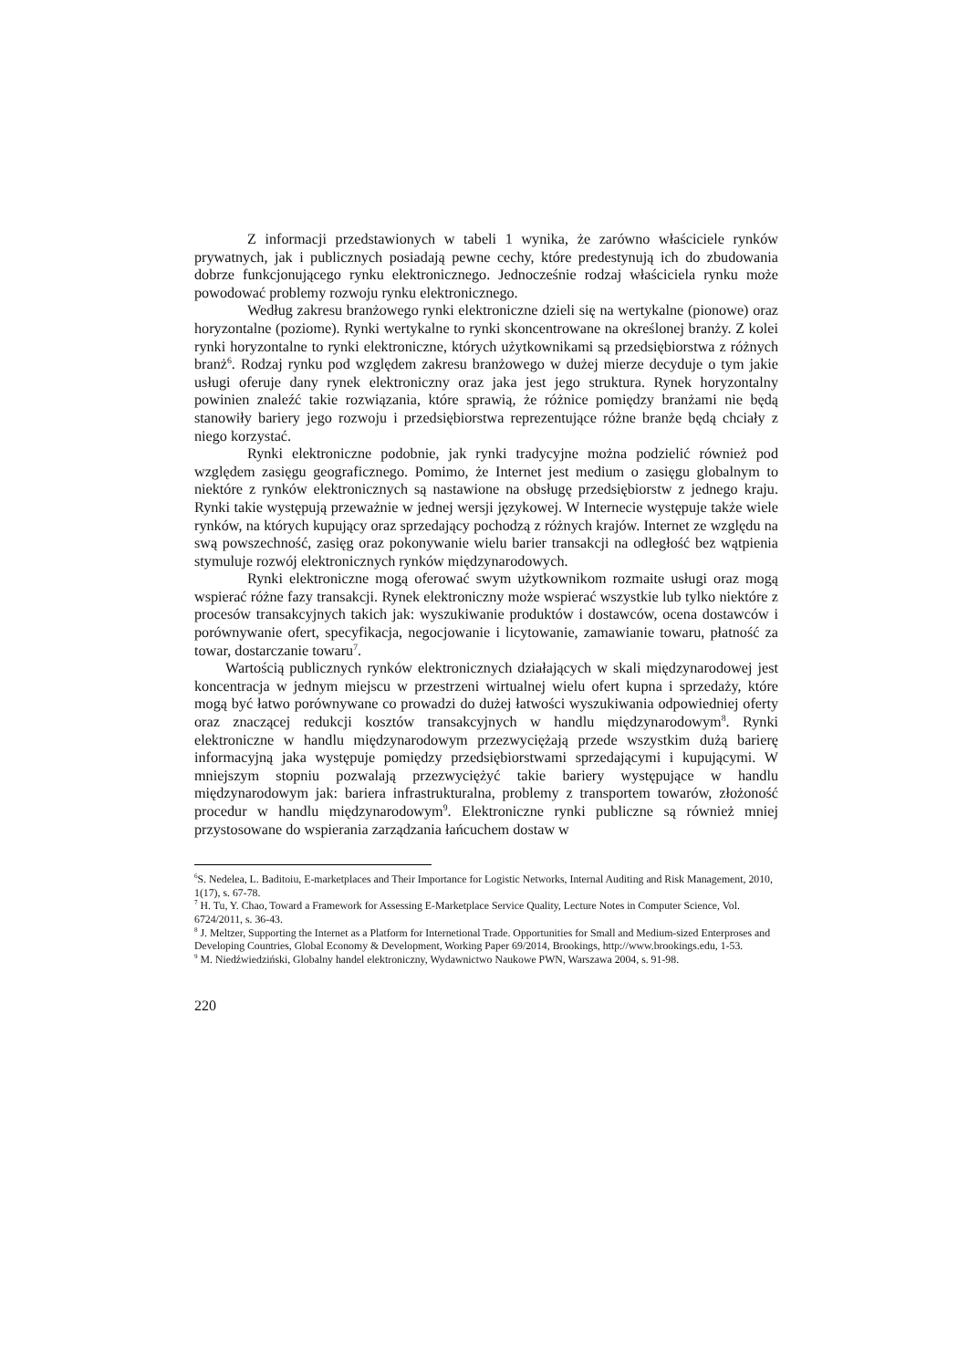Z informacji przedstawionych w tabeli 1 wynika, że zarówno właściciele rynków prywatnych, jak i publicznych posiadają pewne cechy, które predestynują ich do zbudowania dobrze funkcjonującego rynku elektronicznego. Jednocześnie rodzaj właściciela rynku może powodować problemy rozwoju rynku elektronicznego.
Według zakresu branżowego rynki elektroniczne dzieli się na wertykalne (pionowe) oraz horyzontalne (poziome). Rynki wertykalne to rynki skoncentrowane na określonej branży. Z kolei rynki horyzontalne to rynki elektroniczne, których użytkownikami są przedsiębiorstwa z różnych branż<sup>6</sup>. Rodzaj rynku pod względem zakresu branżowego w dużej mierze decyduje o tym jakie usługi oferuje dany rynek elektroniczny oraz jaka jest jego struktura. Rynek horyzontalny powinien znaleźć takie rozwiązania, które sprawią, że różnice pomiędzy branżami nie będą stanowiły bariery jego rozwoju i przedsiębiorstwa reprezentujące różne branże będą chciały z niego korzystać.
Rynki elektroniczne podobnie, jak rynki tradycyjne można podzielić również pod względem zasięgu geograficznego. Pomimo, że Internet jest medium o zasięgu globalnym to niektóre z rynków elektronicznych są nastawione na obsługę przedsiębiorstw z jednego kraju. Rynki takie występują przeważnie w jednej wersji językowej. W Internecie występuje także wiele rynków, na których kupujący oraz sprzedający pochodzą z różnych krajów. Internet ze względu na swą powszechność, zasięg oraz pokonywanie wielu barier transakcji na odległość bez wątpienia stymuluje rozwój elektronicznych rynków międzynarodowych.
Rynki elektroniczne mogą oferować swym użytkownikom rozmaite usługi oraz mogą wspierać różne fazy transakcji. Rynek elektroniczny może wspierać wszystkie lub tylko niektóre z procesów transakcyjnych takich jak: wyszukiwanie produktów i dostawców, ocena dostawców i porównywanie ofert, specyfikacja, negocjowanie i licytowanie, zamawianie towaru, płatność za towar, dostarczanie towaru<sup>7</sup>.
Wartością publicznych rynków elektronicznych działających w skali międzynarodowej jest koncentracja w jednym miejscu w przestrzeni wirtualnej wielu ofert kupna i sprzedaży, które mogą być łatwo porównywane co prowadzi do dużej łatwości wyszukiwania odpowiedniej oferty oraz znaczącej redukcji kosztów transakcyjnych w handlu międzynarodowym<sup>8</sup>. Rynki elektroniczne w handlu międzynarodowym przezwyciężają przede wszystkim dużą barierę informacyjną jaka występuje pomiędzy przedsiębiorstwami sprzedającymi i kupującymi. W mniejszym stopniu pozwalają przezwyciężyć takie bariery występujące w handlu międzynarodowym jak: bariera infrastrukturalna, problemy z transportem towarów, złożoność procedur w handlu międzynarodowym<sup>9</sup>. Elektroniczne rynki publiczne są również mniej przystosowane do wspierania zarządzania łańcuchem dostaw w
<sup>6</sup> S. Nedelea, L. Baditoiu, E-marketplaces and Their Importance for Logistic Networks, Internal Auditing and Risk Management, 2010, 1(17), s. 67-78.
<sup>7</sup> H. Tu, Y. Chao, Toward a Framework for Assessing E-Marketplace Service Quality, Lecture Notes in Computer Science, Vol. 6724/2011, s. 36-43.
<sup>8</sup> J. Meltzer, Supporting the Internet as a Platform for Internetional Trade. Opportunities for Small and Medium-sized Enterproses and Developing Countries, Global Economy & Development, Working Paper 69/2014, Brookings, http://www.brookings.edu, 1-53.
<sup>9</sup> M. Niedźwiedziński, Globalny handel elektroniczny, Wydawnictwo Naukowe PWN, Warszawa 2004, s. 91-98.
220